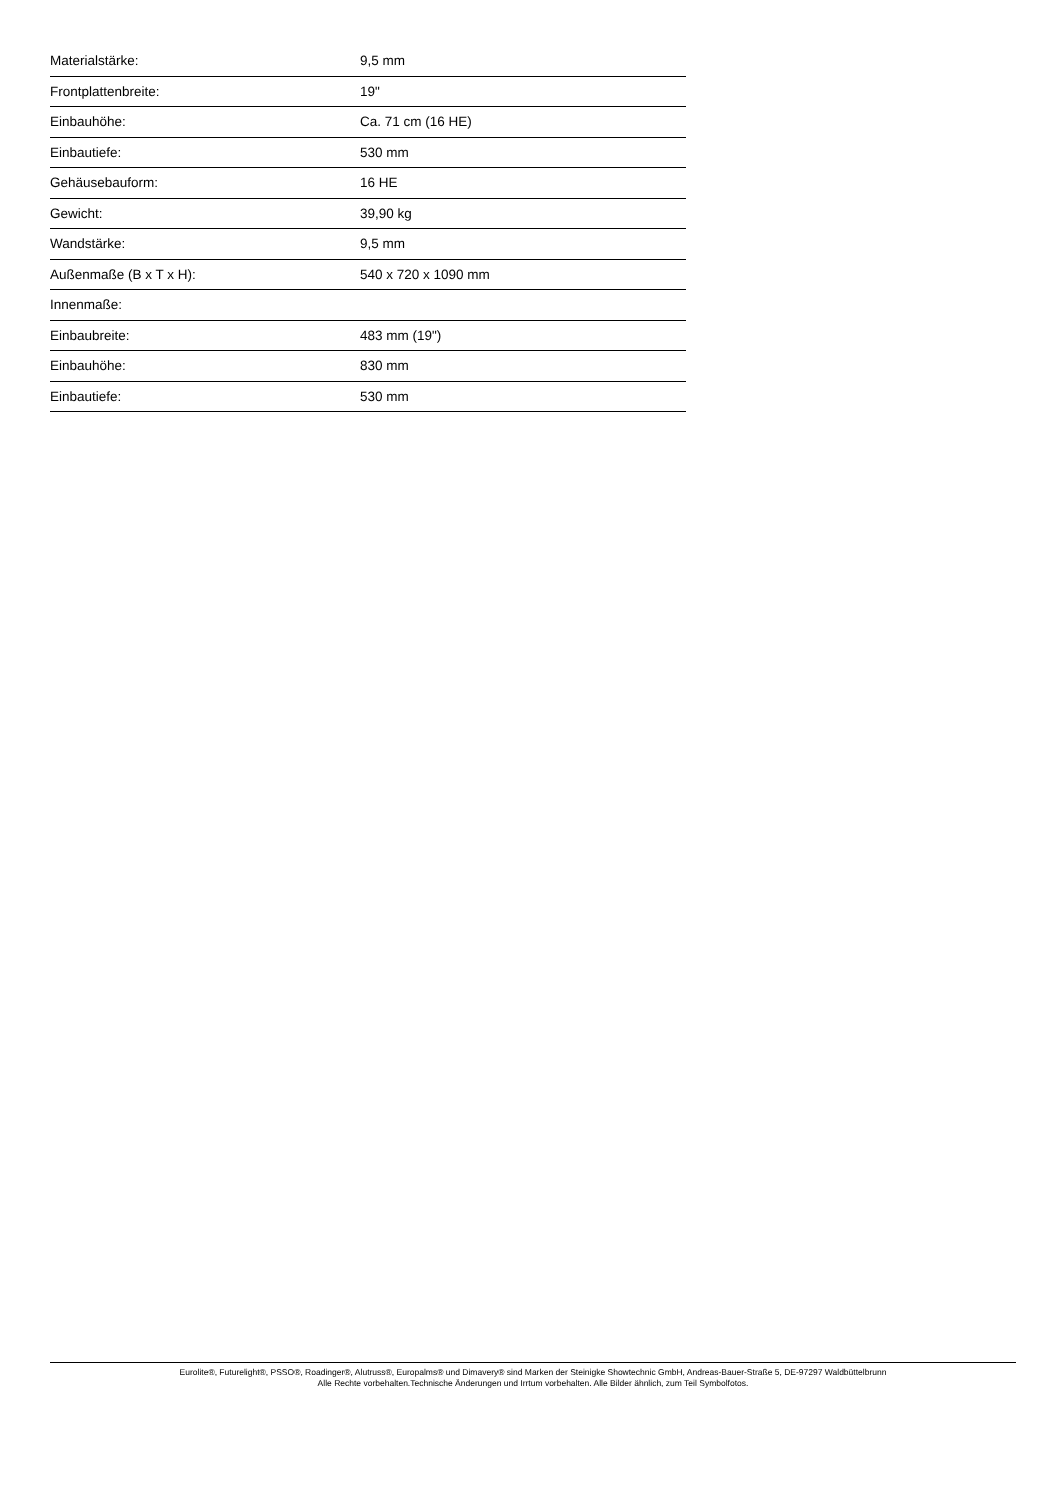| Materialstärke: | 9,5 mm |
| Frontplattenbreite: | 19" |
| Einbauhöhe: | Ca. 71 cm (16 HE) |
| Einbautiefe: | 530 mm |
| Gehäusebauform: | 16 HE |
| Gewicht: | 39,90 kg |
| Wandstärke: | 9,5 mm |
| Außenmaße (B x T x H): | 540 x 720 x 1090 mm |
| Innenmaße: | |
| Einbaubreite: | 483 mm (19") |
| Einbauhöhe: | 830 mm |
| Einbautiefe: | 530 mm |
Eurolite®, Futurelight®, PSSO®, Roadinger®, Alutruss®, Europalms® und Dimavery® sind Marken der Steinigke Showtechnic GmbH, Andreas-Bauer-Straße 5, DE-97297 Waldbüttelbrunn
Alle Rechte vorbehalten.Technische Änderungen und Irrtum vorbehalten. Alle Bilder ähnlich, zum Teil Symbolfotos.